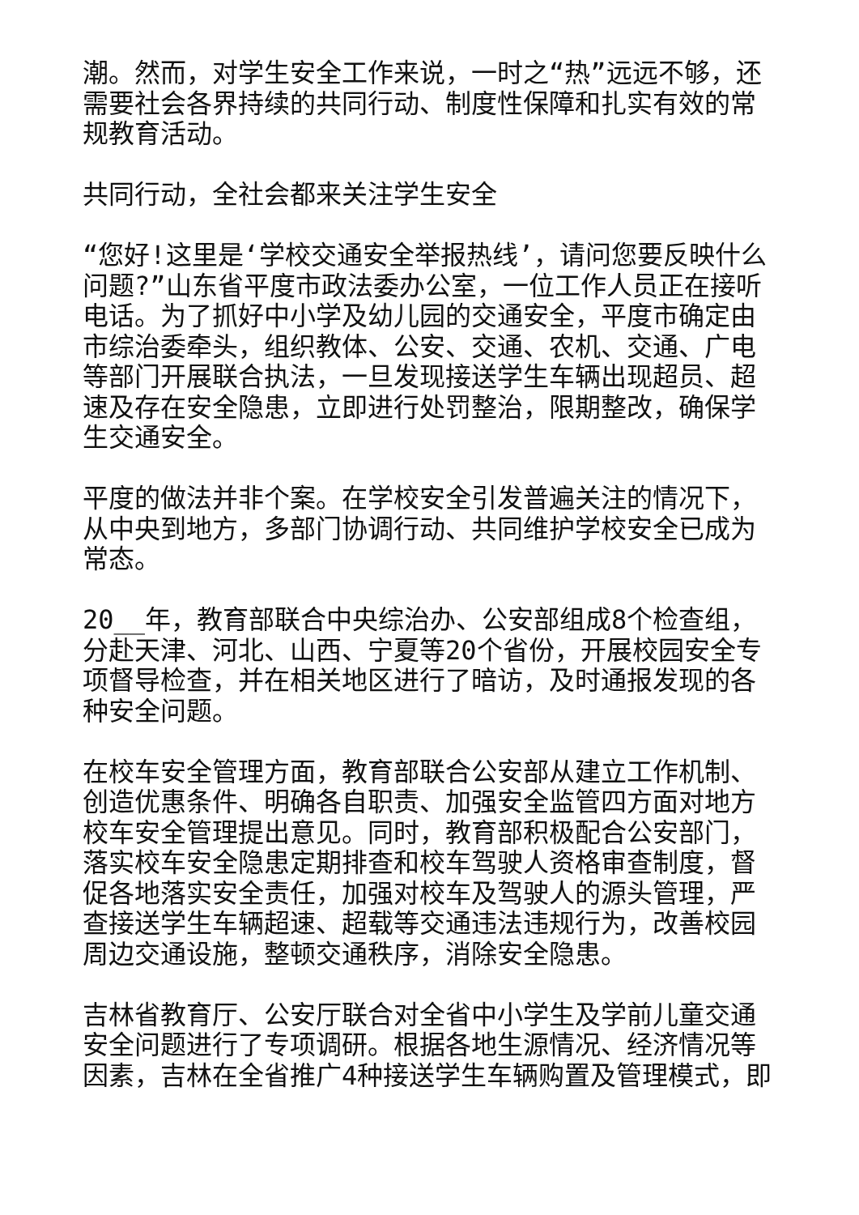潮。然而，对学生安全工作来说，一时之“热”远远不够，还需要社会各界持续的共同行动、制度性保障和扎实有效的常规教育活动。
共同行动，全社会都来关注学生安全
“您好!这里是‘学校交通安全举报热线’，请问您要反映什么问题?”山东省平度市政法委办公室，一位工作人员正在接听电话。为了抓好中小学及幼儿园的交通安全，平度市确定由市综治委牵头，组织教体、公安、交通、农机、交通、广电等部门开展联合执法，一旦发现接送学生车辆出现超员、超速及存在安全隐患，立即进行处罚整治，限期整改，确保学生交通安全。
平度的做法并非个案。在学校安全引发普遍关注的情况下，从中央到地方，多部门协调行动、共同维护学校安全已成为常态。
20__年，教育部联合中央综治办、公安部组成8个检查组，分赴天津、河北、山西、宁夏等20个省份，开展校园安全专项督导检查，并在相关地区进行了暗访，及时通报发现的各种安全问题。
在校车安全管理方面，教育部联合公安部从建立工作机制、创造优惠条件、明确各自职责、加强安全监管四方面对地方校车安全管理提出意见。同时，教育部积极配合公安部门，落实校车安全隐患定期排查和校车驾驶人资格审查制度，督促各地落实安全责任，加强对校车及驾驶人的源头管理，严查接送学生车辆超速、超载等交通违法违规行为，改善校园周边交通设施，整顿交通秩序，消除安全隐患。
吉林省教育厅、公安厅联合对全省中小学生及学前儿童交通安全问题进行了专项调研。根据各地生源情况、经济情况等因素，吉林在全省推广4种接送学生车辆购置及管理模式，即